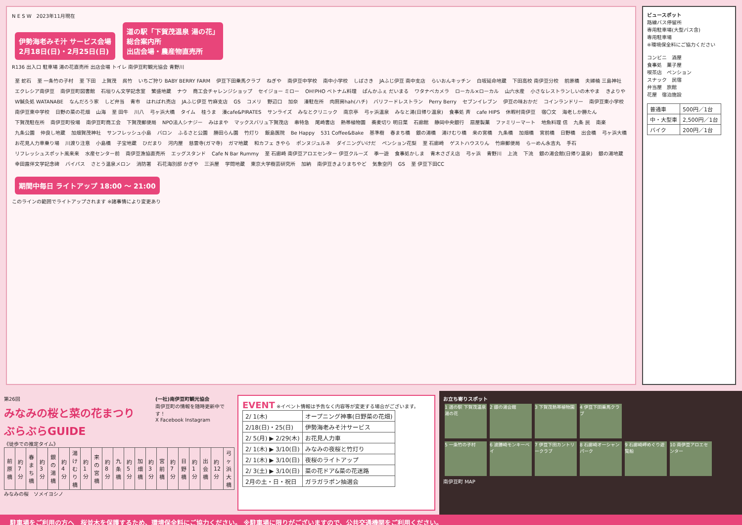N E S W　2023年11月現在
伊勢海老みそ汁 サービス会場
2月18日(日)・2月25日(日)
道の駅「下賀茂温泉 湯の花」
総合案内所
出店会場・農産物直売所
R136 出入口 駐車場 湯の花直売所 出店会場 トイレ 南伊豆町観光協会 青野川
至 蛇石 至 一条竹の子村 至 下田 上賀茂 呉竹 いちご狩り BABY BERRY FARM 伊豆下田乗馬クラブ ねぎや 南伊豆中学校 南中小学校 しばさき JAふじ伊豆 南中支店 らいおんキッチン 白坂延命地蔵 下田高校 南伊豆分校 前原橋 夫婦楠 三島神社 エクレシア南伊豆 南伊豆町図書館 石垣りん文学記念室 繁盛地蔵 ナウ 商工会チャレンジショップ セイジョー ミロー OH!PHO ベトナム料理 ぱんかふぇ だいまる ワタナベカメラ ローカル×ローカル 山六水産 小さなレストランしいの木やま きよりや W鍼灸処 WATANABE なんだろう家 しど弁当 青市 はればれ売店 JAふじ伊豆 竹麻支店 GS コメリ 野辺口 加奈 湊駐在所 肉厨房hah(ハチ) バリフードレストラン Perry Berry セブンイレブン 伊豆の味おかだ コインランドリー 南伊豆東小学校 南伊豆東中学校 日野の菜の花畑 山海 至 田牛 川八 弓ヶ浜大橋 タイム 桂うま 湊cafe&PIRATES サンライズ みなとクリニック 南京亭 弓ヶ浜温泉 みなと湯(日帰り温泉) 食事処 斉 cafe HIPS 休暇村南伊豆 宿〇文 海老しか勝たん 下賀茂駐在所 南伊豆町役場 南伊豆町商工会 下賀茂郵便局 NPO法人シナジー みはまや マックスバリュ下賀茂店 串特急 尾崎書店 熱帯植物園 蕎麦切り 明日葉 石廊館 静岡中央銀行 扇屋製菓 ファミリーマート 地魚料理 信 九条 民 南楽 九条公園 仲良し地蔵 加畑賀茂神社 サンフレッシュ小島 バロン ふるさと公園 勝田らん園 竹灯り 飯島医院 Be Happy 531 Coffee&Bake 基準樹 春まち橋 銀の湯橋 湯けむり橋 来の宮橋 九条橋 加畑橋 宮前橋 日野橋 出会橋 弓ヶ浜大橋 お花見人力車乗り場 川渡り注意 小島橋 子宝地蔵 ひだまり 河内屋 慈雲寺(ガマ寺) ガマ地蔵 和カフェ きやら ポンヌジュルネ ダイニングいけだ ペンション花梨 至 石廊崎 ゲストハウスりん 竹麻郵便局 らーめん永吉丸 手石 リフレッシュスポット風来来 水産センター前 南伊豆漁協直売所 エッグスタンド Cafe N Bar Rummy 至 石廊崎 南伊豆アロエセンター 伊豆クルーズ 季一遊 食事処かしま 青木さざえ店 弓ヶ浜 青野川 上流 下流 銀の湯会館(日帰り温泉) 銀の湯地蔵 幸田露伴文学記念碑 バイパス さとう温泉メロン 消防署 石花海別邸 かぎや 三浜屋 学問地蔵 東京大学樹芸研究所 加納 南伊豆きよりまちやど 気象空円 GS 至 伊豆下田CC
期間中毎日 ライトアップ 18:00 ～ 21:00
このラインの範囲でライトアップされます ※諸事情により変更あり
ビュースポット
路線バス停留所
専用駐車場(大型バス含)
専用駐車場
※環境保全料にご協力ください
コンビニ　酒屋
食事処　菓子屋
喫茶店　ペンション
スナック　民宿
弁当屋　旅館
花屋　宿泊施設
| 普通車 | 500円／1台 |
| 中・大型車 | 2,500円／1台 |
| バイク | 200円／1台 |
第26回
みなみの桜と菜の花まつり
ぶらぶらGUIDE
《徒歩での推定タイム》
| 前原橋 | 約7分 | 春まち橋 | 約3分 | 銀の湯橋 | 約4分 | 湯けむり橋 | 約1分 | 来の宮橋 | 約8分 | 九条橋 | 約5分 | 加畑橋 | 約3分 | 宮前橋 | 約7分 | 日野橋 | 約1分 | 出会橋 | 約12分 | 弓ヶ浜大橋 |
みなみの桜　ソメイヨシノ
(一社)南伊豆町観光協会
南伊豆町の情報を随時更新中です！
X Facebook Instagram
EVENT ※イベント情報は予告なく内容等が変更する場合がございます。
| 2/ 1(木) | オープニング神事(日野菜の花畑) |
| 2/18(日)・25(日) | 伊勢海老みそ汁サービス |
| 2/ 5(月) ▶ 2/29(木) | お花見人力車 |
| 2/ 1(木) ▶ 3/10(日) | みなみの夜桜と竹灯り |
| 2/ 1(木) ▶ 3/10(日) | 夜桜のライトアップ |
| 2/ 3(土) ▶ 3/10(日) | 菜の花ドア&菜の花迷路 |
| 2月の土・日・祝日 | ガラガラポン抽選会 |
お立ち寄りスポット
1 道の駅 下賀茂温泉 湯の花
2 銀の湯会館 3 下賀茂熱帯植物園
4 伊豆下田乗馬クラブ
5 一条竹の子村
6 波勝崎モンキーベイ
7 伊豆下田カントリークラブ
8 石廊崎オーシャンパーク
9 石廊崎岬めぐり遊覧船
10 南伊豆アロエセンター
南伊豆町 MAP
駐車場をご利用の方へ　桜並木を保護するため、環境保全料にご協力ください。 ※駐車場に限りがございますので、公共交通機関をご利用ください。